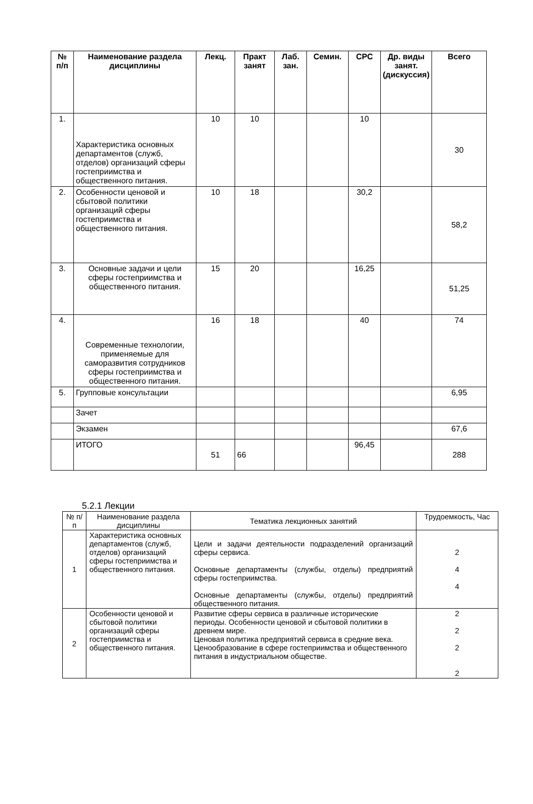| № п/п | Наименование раздела дисциплины | Лекц. | Практ занят | Лаб. зан. | Семин. | СРС | Др. виды занят. (дискуссия) | Всего |
| --- | --- | --- | --- | --- | --- | --- | --- | --- |
| 1. | Характеристика основных департаментов (служб, отделов) организаций сферы гостеприимства и общественного питания. | 10 | 10 | | | 10 | | 30 |
| 2. | Особенности ценовой и сбытовой политики организаций сферы гостеприимства и общественного питания. | 10 | 18 | | | 30,2 | | 58,2 |
| 3. | Основные задачи и цели сферы гостеприимства и общественного питания. | 15 | 20 | | | 16,25 | | 51,25 |
| 4. | Современные технологии, применяемые для саморазвития сотрудников сферы гостеприимства и общественного питания. | 16 | 18 | | | 40 | | 74 |
| 5. | Групповые консультации | | | | | | | 6,95 |
| | Зачет | | | | | | | |
| | Экзамен | | | | | | | 67,6 |
| | ИТОГО | 51 | 66 | | | 96,45 | | 288 |
5.2.1 Лекции
| № п/п | Наименование раздела дисциплины | Тематика лекционных занятий | Трудоемкость, Час |
| 1 | Характеристика основных департаментов (служб, отделов) организаций сферы гостеприимства и общественного питания. | Цели и задачи деятельности подразделений организаций сферы сервиса. Основные департаменты (службы, отделы) предприятий сферы гостеприимства. Основные департаменты (службы, отделы) предприятий общественного питания. | 2 4 4 |
| 2 | Особенности ценовой и сбытовой политики организаций сферы гостеприимства и общественного питания. | Развитие сферы сервиса в различные исторические периоды. Особенности ценовой и сбытовой политики в древнем мире. Ценовая политика предприятий сервиса в средние века. Ценообразование в сфере гостеприимства и общественного питания в индустриальном обществе. | 2 2 2 2 |